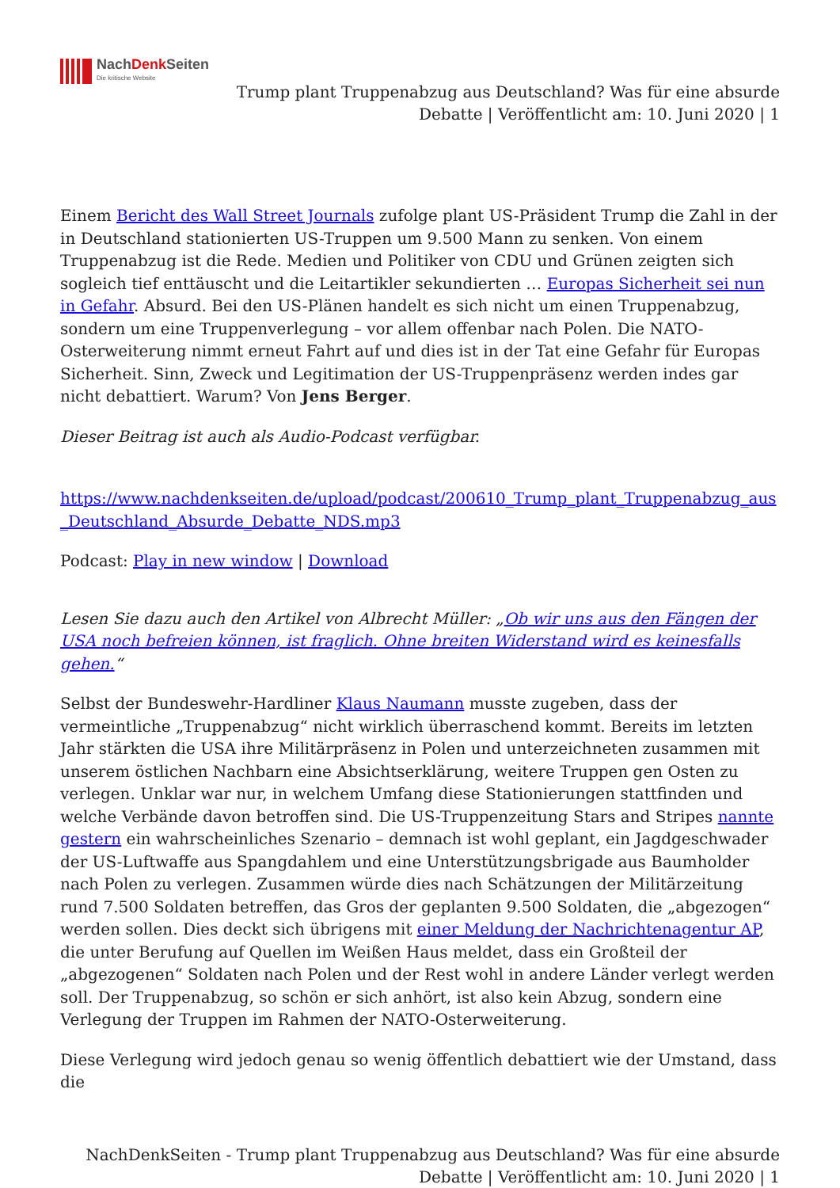NachDenk Seiten
Die kritische Website
Trump plant Truppenabzug aus Deutschland? Was für eine absurde
Debatte | Veröffentlicht am: 10. Juni 2020 | 1
Einem Bericht des Wall Street Journals zufolge plant US-Präsident Trump die Zahl in der in Deutschland stationierten US-Truppen um 9.500 Mann zu senken. Von einem Truppenabzug ist die Rede. Medien und Politiker von CDU und Grünen zeigten sich sogleich tief enttäuscht und die Leitartikler sekundierten … Europas Sicherheit sei nun in Gefahr. Absurd. Bei den US-Plänen handelt es sich nicht um einen Truppenabzug, sondern um eine Truppenverlegung – vor allem offenbar nach Polen. Die NATO-Osterweiterung nimmt erneut Fahrt auf und dies ist in der Tat eine Gefahr für Europas Sicherheit. Sinn, Zweck und Legitimation der US-Truppenpräsenz werden indes gar nicht debattiert. Warum? Von Jens Berger.
Dieser Beitrag ist auch als Audio-Podcast verfügbar.
https://www.nachdenkseiten.de/upload/podcast/200610_Trump_plant_Truppenabzug_aus_Deutschland_Absurde_Debatte_NDS.mp3
Podcast: Play in new window | Download
Lesen Sie dazu auch den Artikel von Albrecht Müller: „Ob wir uns aus den Fängen der USA noch befreien können, ist fraglich. Ohne breiten Widerstand wird es keinesfalls gehen.“
Selbst der Bundeswehr-Hardliner Klaus Naumann musste zugeben, dass der vermeintliche „Truppenabzug“ nicht wirklich überraschend kommt. Bereits im letzten Jahr stärkten die USA ihre Militärpräsenz in Polen und unterzeichneten zusammen mit unserem östlichen Nachbarn eine Absichtserklärung, weitere Truppen gen Osten zu verlegen. Unklar war nur, in welchem Umfang diese Stationierungen stattfinden und welche Verbände davon betroffen sind. Die US-Truppenzeitung Stars and Stripes nannte gestern ein wahrscheinliches Szenario – demnach ist wohl geplant, ein Jagdgeschwader der US-Luftwaffe aus Spangdahlem und eine Unterstützungsbrigade aus Baumholder nach Polen zu verlegen. Zusammen würde dies nach Schätzungen der Militärzeitung rund 7.500 Soldaten betreffen, das Gros der geplanten 9.500 Soldaten, die „abgezogen“ werden sollen. Dies deckt sich übrigens mit einer Meldung der Nachrichtenagentur AP, die unter Berufung auf Quellen im Weißen Haus meldet, dass ein Großteil der „abgezogenen“ Soldaten nach Polen und der Rest wohl in andere Länder verlegt werden soll. Der Truppenabzug, so schön er sich anhört, ist also kein Abzug, sondern eine Verlegung der Truppen im Rahmen der NATO-Osterweiterung.
Diese Verlegung wird jedoch genau so wenig öffentlich debattiert wie der Umstand, dass die
NachDenkSeiten - Trump plant Truppenabzug aus Deutschland? Was für eine absurde
Debatte | Veröffentlicht am: 10. Juni 2020 | 1